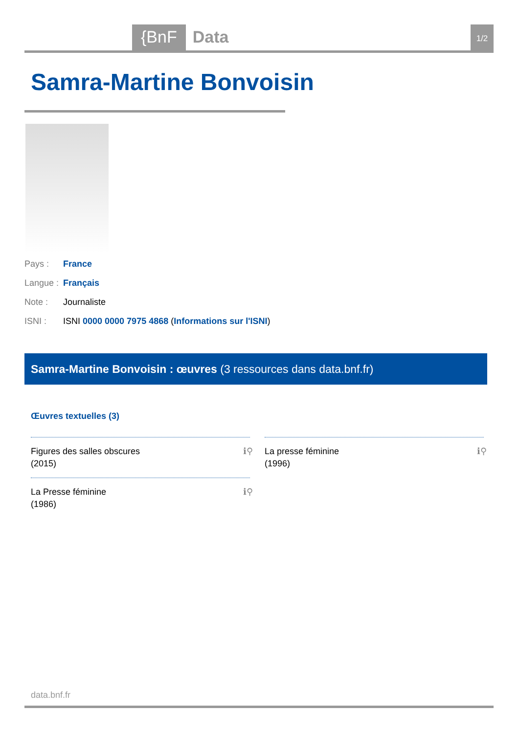{BnF Data 1/2
Samra-Martine Bonvoisin
Pays : France
Langue : Français
Note : Journaliste
ISNI : ISNI 0000 0000 7975 4868 (Informations sur l'ISNI)
Samra-Martine Bonvoisin : œuvres (3 ressources dans data.bnf.fr)
Œuvres textuelles (3)
Figures des salles obscures
(2015)
ℹ⚲
La Presse féminine
(1986)
ℹ⚲
La presse féminine
(1996)
ℹ⚲
data.bnf.fr